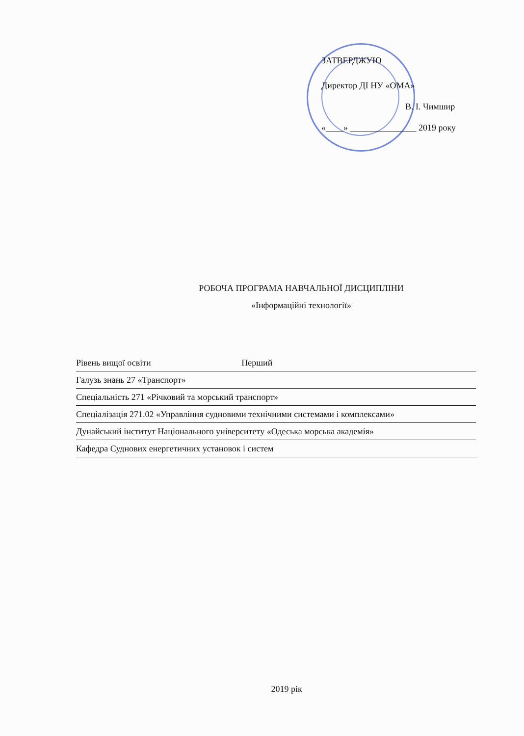ЗАТВЕРДЖУЮ
Директор ДІ НУ «ОМА»
В. І. Чимшир
«____» _______________ 2019 року
РОБОЧА ПРОГРАМА НАВЧАЛЬНОЇ ДИСЦИПЛІНИ
«Інформаційні технології»
Рівень вищої освіти Перший
Галузь знань 27 «Транспорт»
Спеціальність 271 «Річковий та морський транспорт»
Спеціалізація 271.02 «Управління судновими технічними системами і комплексами»
Дунайський інститут Національного університету «Одеська морська академія»
Кафедра Суднових енергетичних установок і систем
2019 рік